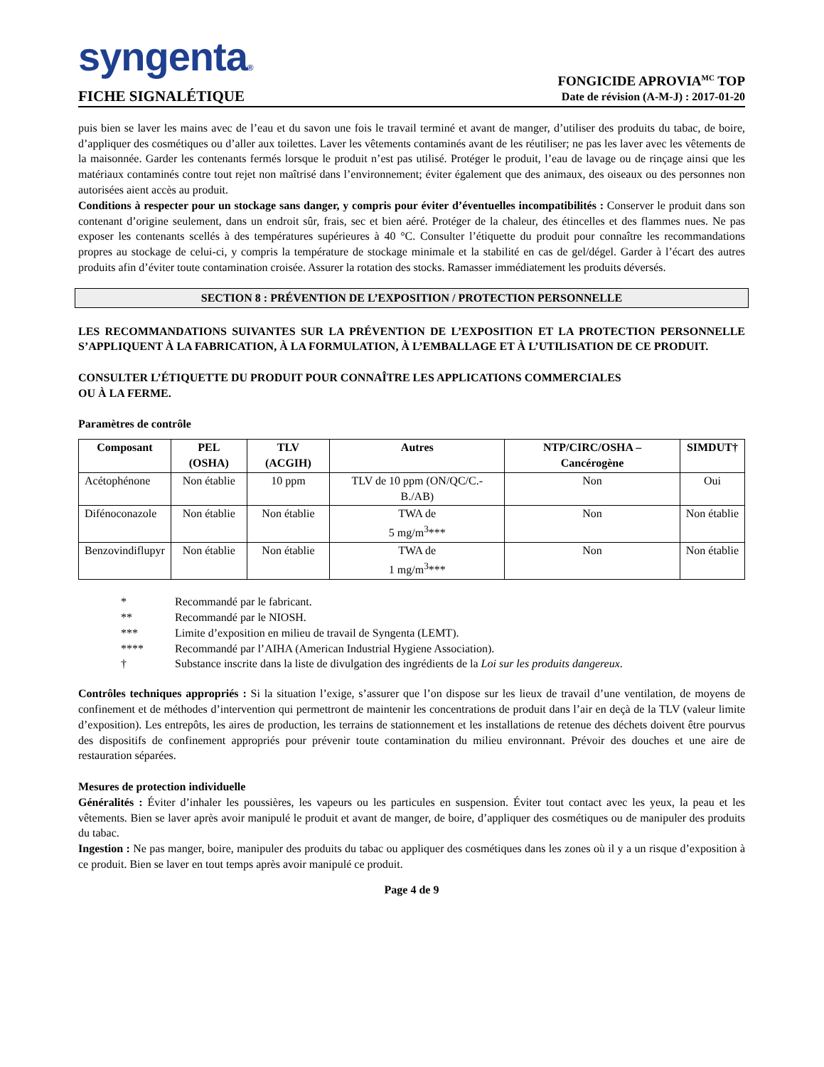syngenta®
FICHE SIGNALÉTIQUE
FONGICIDE APROVIA<sup>MC</sup> TOP
Date de révision (A-M-J) : 2017-01-20
puis bien se laver les mains avec de l’eau et du savon une fois le travail terminé et avant de manger, d’utiliser des produits du tabac, de boire, d’appliquer des cosmétiques ou d’aller aux toilettes. Laver les vêtements contaminés avant de les réutiliser; ne pas les laver avec les vêtements de la maisonnée. Garder les contenants fermés lorsque le produit n’est pas utilisé. Protéger le produit, l’eau de lavage ou de rinçage ainsi que les matériaux contaminés contre tout rejet non maîtrisé dans l’environnement; éviter également que des animaux, des oiseaux ou des personnes non autorisées aient accès au produit.
Conditions à respecter pour un stockage sans danger, y compris pour éviter d’éventuelles incompatibilités : Conserver le produit dans son contenant d’origine seulement, dans un endroit sûr, frais, sec et bien aéré. Protéger de la chaleur, des étincelles et des flammes nues. Ne pas exposer les contenants scellés à des températures supérieures à 40 °C. Consulter l’étiquette du produit pour connaître les recommandations propres au stockage de celui-ci, y compris la température de stockage minimale et la stabilité en cas de gel/dégel. Garder à l’écart des autres produits afin d’éviter toute contamination croisée. Assurer la rotation des stocks. Ramasser immédiatement les produits déversés.
SECTION 8 : PRÉVENTION DE L’EXPOSITION / PROTECTION PERSONNELLE
LES RECOMMANDATIONS SUIVANTES SUR LA PRÉVENTION DE L’EXPOSITION ET LA PROTECTION PERSONNELLE S’APPLIQUENT À LA FABRICATION, À LA FORMULATION, À L’EMBALLAGE ET À L’UTILISATION DE CE PRODUIT.
CONSULTER L’ÉTIQUETTE DU PRODUIT POUR CONNAÎTRE LES APPLICATIONS COMMERCIALES
OU À LA FERME.
Paramètres de contrôle
| Composant | PEL (OSHA) | TLV (ACGIH) | Autres | NTP/CIRC/OSHA – Cancérogène | SIMDUT† |
| --- | --- | --- | --- | --- | --- |
| Acétophénone | Non établie | 10 ppm | TLV de 10 ppm (ON/QC/C.-B./AB) | Non | Oui |
| Difénoconazole | Non établie | Non établie | TWA de 5 mg/m<sup>3</sup>*** | Non | Non établie |
| Benzovindiflupyr | Non établie | Non établie | TWA de 1 mg/m<sup>3</sup>*** | Non | Non établie |
| * | Recommandé par le fabricant. |
| ** | Recommandé par le NIOSH. |
| *** | Limite d’exposition en milieu de travail de Syngenta (LEMT). |
| **** | Recommandé par l’AIHA (American Industrial Hygiene Association). |
| † | Substance inscrite dans la liste de divulgation des ingrédients de la Loi sur les produits dangereux . |
Contrôles techniques appropriés : Si la situation l’exige, s’assurer que l’on dispose sur les lieux de travail d’une ventilation, de moyens de confinement et de méthodes d’intervention qui permettront de maintenir les concentrations de produit dans l’air en deçà de la TLV (valeur limite d’exposition). Les entrepôts, les aires de production, les terrains de stationnement et les installations de retenue des déchets doivent être pourvus des dispositifs de confinement appropriés pour prévenir toute contamination du milieu environnant. Prévoir des douches et une aire de restauration séparées.
Mesures de protection individuelle
Généralités : Éviter d’inhaler les poussières, les vapeurs ou les particules en suspension. Éviter tout contact avec les yeux, la peau et les vêtements. Bien se laver après avoir manipulé le produit et avant de manger, de boire, d’appliquer des cosmétiques ou de manipuler des produits du tabac.
Ingestion : Ne pas manger, boire, manipuler des produits du tabac ou appliquer des cosmétiques dans les zones où il y a un risque d’exposition à ce produit. Bien se laver en tout temps après avoir manipulé ce produit.
Page 4 de 9